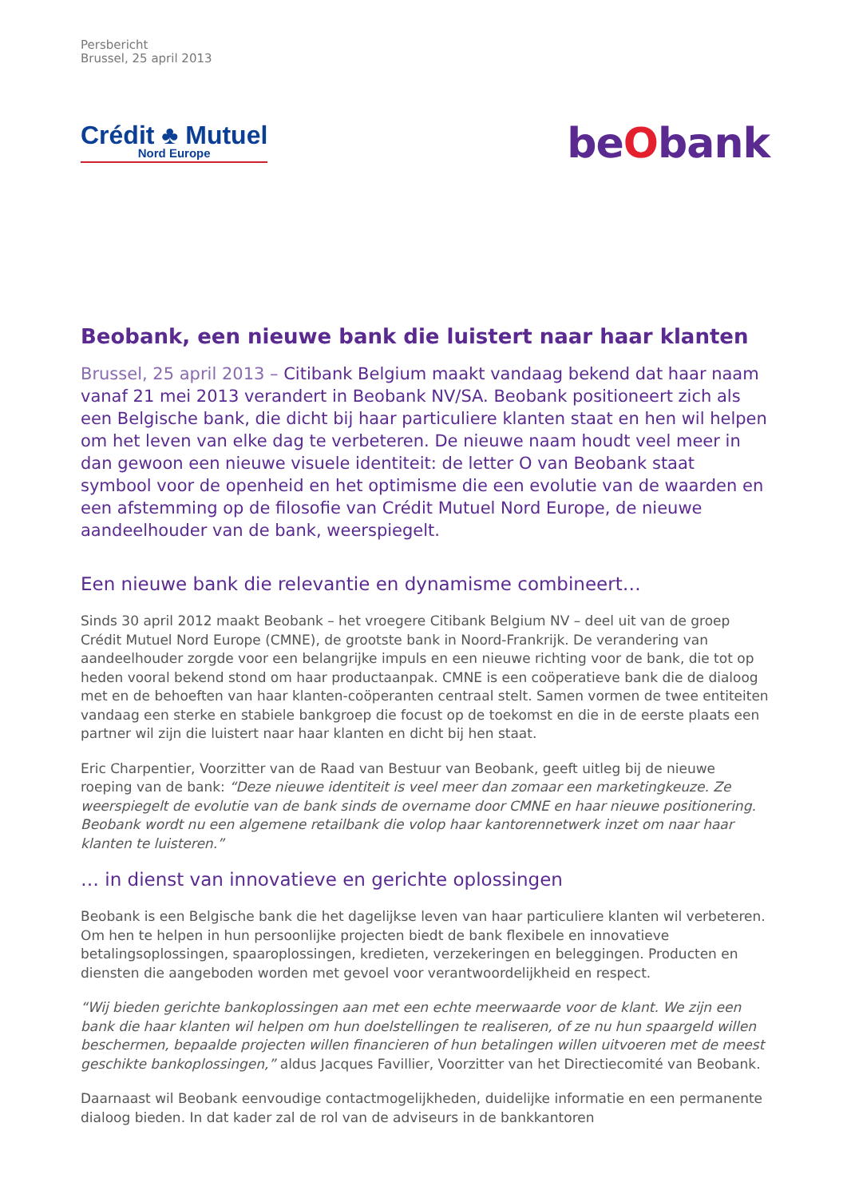Persbericht
Brussel, 25 april 2013
Crédit ♣ Mutuel
Nord Europe
beObank
Beobank, een nieuwe bank die luistert naar haar klanten
Brussel, 25 april 2013 – Citibank Belgium maakt vandaag bekend dat haar naam vanaf 21 mei 2013 verandert in Beobank NV/SA. Beobank positioneert zich als een Belgische bank, die dicht bij haar particuliere klanten staat en hen wil helpen om het leven van elke dag te verbeteren. De nieuwe naam houdt veel meer in dan gewoon een nieuwe visuele identiteit: de letter O van Beobank staat symbool voor de openheid en het optimisme die een evolutie van de waarden en een afstemming op de filosofie van Crédit Mutuel Nord Europe, de nieuwe aandeelhouder van de bank, weerspiegelt.
Een nieuwe bank die relevantie en dynamisme combineert…
Sinds 30 april 2012 maakt Beobank – het vroegere Citibank Belgium NV – deel uit van de groep Crédit Mutuel Nord Europe (CMNE), de grootste bank in Noord-Frankrijk. De verandering van aandeelhouder zorgde voor een belangrijke impuls en een nieuwe richting voor de bank, die tot op heden vooral bekend stond om haar productaanpak. CMNE is een coöperatieve bank die de dialoog met en de behoeften van haar klanten-coöperanten centraal stelt. Samen vormen de twee entiteiten vandaag een sterke en stabiele bankgroep die focust op de toekomst en die in de eerste plaats een partner wil zijn die luistert naar haar klanten en dicht bij hen staat.
Eric Charpentier, Voorzitter van de Raad van Bestuur van Beobank, geeft uitleg bij de nieuwe roeping van de bank: “Deze nieuwe identiteit is veel meer dan zomaar een marketingkeuze. Ze weerspiegelt de evolutie van de bank sinds de overname door CMNE en haar nieuwe positionering. Beobank wordt nu een algemene retailbank die volop haar kantorennetwerk inzet om naar haar klanten te luisteren.”
… in dienst van innovatieve en gerichte oplossingen
Beobank is een Belgische bank die het dagelijkse leven van haar particuliere klanten wil verbeteren. Om hen te helpen in hun persoonlijke projecten biedt de bank flexibele en innovatieve betalingsoplossingen, spaaroplossingen, kredieten, verzekeringen en beleggingen. Producten en diensten die aangeboden worden met gevoel voor verantwoordelijkheid en respect.
“Wij bieden gerichte bankoplossingen aan met een echte meerwaarde voor de klant. We zijn een bank die haar klanten wil helpen om hun doelstellingen te realiseren, of ze nu hun spaargeld willen beschermen, bepaalde projecten willen financieren of hun betalingen willen uitvoeren met de meest geschikte bankoplossingen,” aldus Jacques Favillier, Voorzitter van het Directiecomité van Beobank.
Daarnaast wil Beobank eenvoudige contactmogelijkheden, duidelijke informatie en een permanente dialoog bieden. In dat kader zal de rol van de adviseurs in de bankkantoren